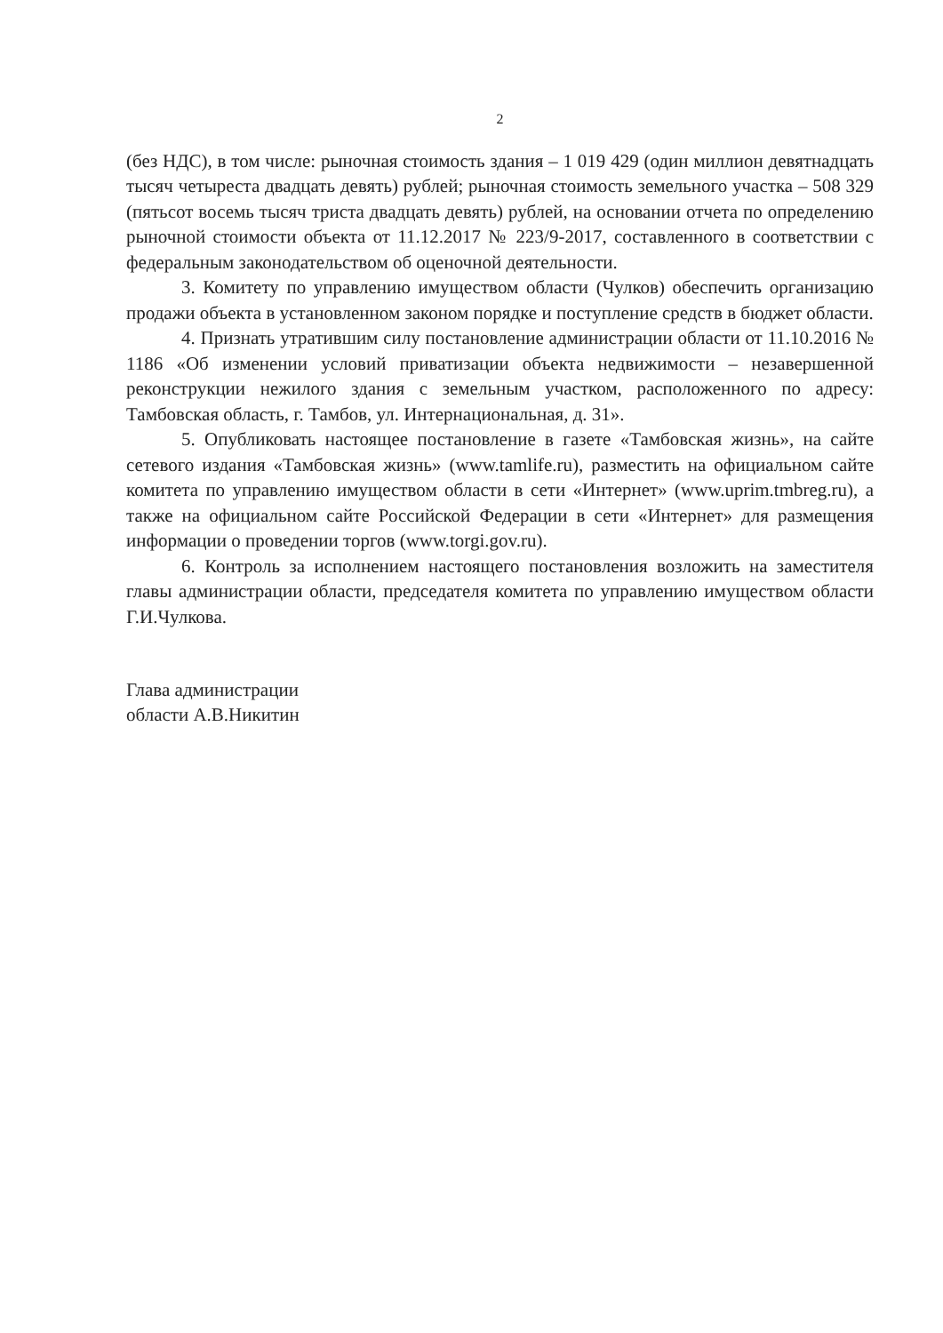2
(без НДС), в том числе: рыночная стоимость здания – 1 019 429 (один миллион девятнадцать тысяч четыреста двадцать девять) рублей; рыночная стоимость земельного участка – 508 329 (пятьсот восемь тысяч триста двадцать девять) рублей, на основании отчета по определению рыночной стоимости объекта от 11.12.2017 № 223/9-2017, составленного в соответствии с федеральным законодательством об оценочной деятельности.
3. Комитету по управлению имуществом области (Чулков) обеспечить организацию продажи объекта в установленном законом порядке и поступление средств в бюджет области.
4. Признать утратившим силу постановление администрации области от 11.10.2016 № 1186 «Об изменении условий приватизации объекта недвижимости – незавершенной реконструкции нежилого здания с земельным участком, расположенного по адресу: Тамбовская область, г. Тамбов, ул. Интернациональная, д. 31».
5. Опубликовать настоящее постановление в газете «Тамбовская жизнь», на сайте сетевого издания «Тамбовская жизнь» (www.tamlife.ru), разместить на официальном сайте комитета по управлению имуществом области в сети «Интернет» (www.uprim.tmbreg.ru), а также на официальном сайте Российской Федерации в сети «Интернет» для размещения информации о проведении торгов (www.torgi.gov.ru).
6. Контроль за исполнением настоящего постановления возложить на заместителя главы администрации области, председателя комитета по управлению имуществом области Г.И.Чулкова.
Глава администрации
области А.В.Никитин